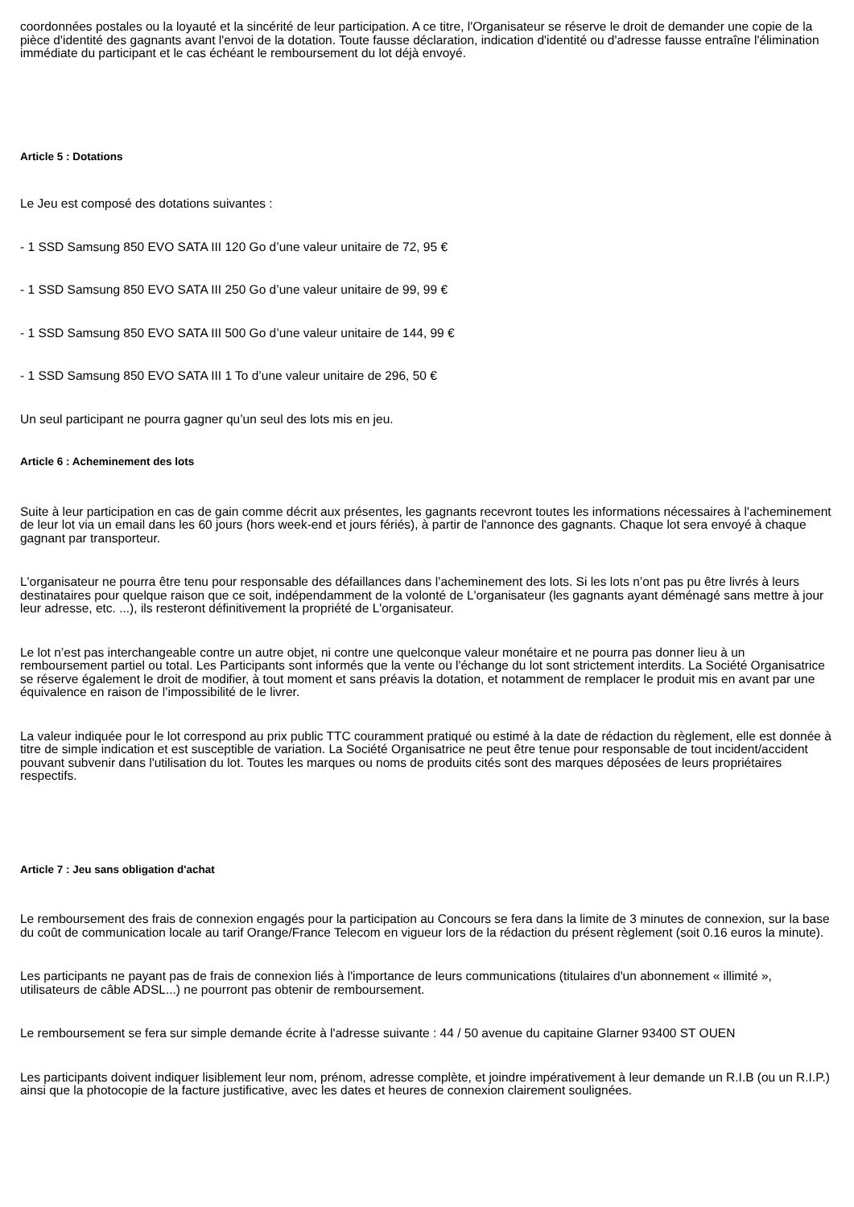coordonnées postales ou la loyauté et la sincérité de leur participation. A ce titre, l'Organisateur se réserve le droit de demander une copie de la pièce d'identité des gagnants avant l'envoi de la dotation. Toute fausse déclaration, indication d'identité ou d'adresse fausse entraîne l'élimination immédiate du participant et le cas échéant le remboursement du lot déjà envoyé.
Article 5 : Dotations
Le Jeu est composé des dotations suivantes :
- 1 SSD Samsung 850 EVO SATA III 120 Go d’une valeur unitaire de 72, 95 €
- 1 SSD Samsung 850 EVO SATA III 250 Go d’une valeur unitaire de 99, 99 €
- 1 SSD Samsung 850 EVO SATA III 500 Go d’une valeur unitaire de 144, 99 €
- 1 SSD Samsung 850 EVO SATA III 1 To d’une valeur unitaire de 296, 50 €
Un seul participant ne pourra gagner qu’un seul des lots mis en jeu.
Article 6 : Acheminement des lots
Suite à leur participation en cas de gain comme décrit aux présentes, les gagnants recevront toutes les informations nécessaires à l'acheminement de leur lot via un email dans les 60 jours (hors week-end et jours fériés), à partir de l'annonce des gagnants. Chaque lot sera envoyé à chaque gagnant par transporteur.
L'organisateur ne pourra être tenu pour responsable des défaillances dans l’acheminement des lots. Si les lots n’ont pas pu être livrés à leurs destinataires pour quelque raison que ce soit, indépendamment de la volonté de L'organisateur (les gagnants ayant déménagé sans mettre à jour leur adresse, etc. ...), ils resteront définitivement la propriété de L'organisateur.
Le lot n’est pas interchangeable contre un autre objet, ni contre une quelconque valeur monétaire et ne pourra pas donner lieu à un remboursement partiel ou total. Les Participants sont informés que la vente ou l'échange du lot sont strictement interdits. La Société Organisatrice se réserve également le droit de modifier, à tout moment et sans préavis la dotation, et notamment de remplacer le produit mis en avant par une équivalence en raison de l’impossibilité de le livrer.
La valeur indiquée pour le lot correspond au prix public TTC couramment pratiqué ou estimé à la date de rédaction du règlement, elle est donnée à titre de simple indication et est susceptible de variation. La Société Organisatrice ne peut être tenue pour responsable de tout incident/accident pouvant subvenir dans l'utilisation du lot. Toutes les marques ou noms de produits cités sont des marques déposées de leurs propriétaires respectifs.
Article 7 : Jeu sans obligation d'achat
Le remboursement des frais de connexion engagés pour la participation au Concours se fera dans la limite de 3 minutes de connexion, sur la base du coût de communication locale au tarif Orange/France Telecom en vigueur lors de la rédaction du présent règlement (soit 0.16 euros la minute).
Les participants ne payant pas de frais de connexion liés à l'importance de leurs communications (titulaires d'un abonnement « illimité », utilisateurs de câble ADSL...) ne pourront pas obtenir de remboursement.
Le remboursement se fera sur simple demande écrite à l'adresse suivante : 44 / 50 avenue du capitaine Glarner 93400 ST OUEN
Les participants doivent indiquer lisiblement leur nom, prénom, adresse complète, et joindre impérativement à leur demande un R.I.B (ou un R.I.P.) ainsi que la photocopie de la facture justificative, avec les dates et heures de connexion clairement soulignées.